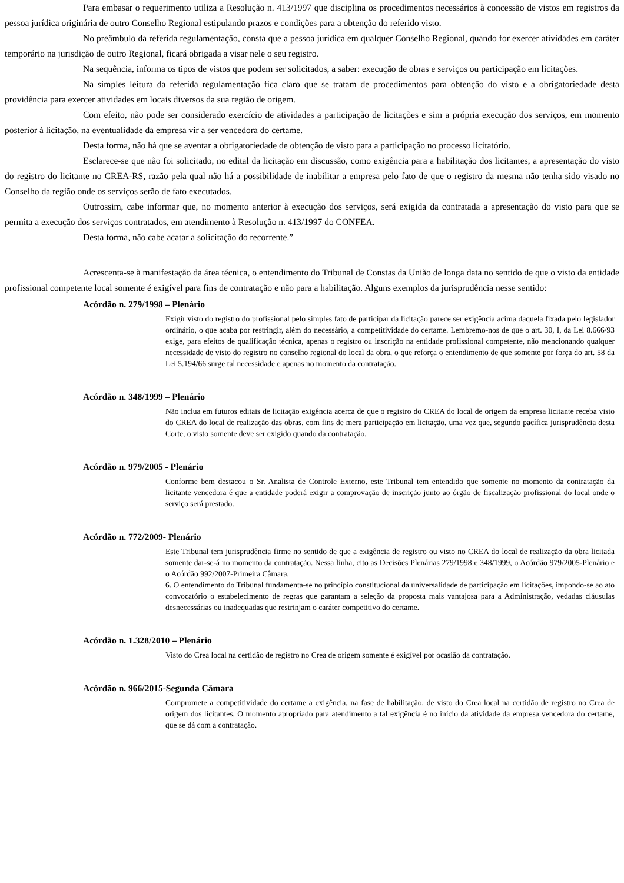Para embasar o requerimento utiliza a Resolução n. 413/1997 que disciplina os procedimentos necessários à concessão de vistos em registros da pessoa jurídica originária de outro Conselho Regional estipulando prazos e condições para a obtenção do referido visto.
No preâmbulo da referida regulamentação, consta que a pessoa jurídica em qualquer Conselho Regional, quando for exercer atividades em caráter temporário na jurisdição de outro Regional, ficará obrigada a visar nele o seu registro.
Na sequência, informa os tipos de vistos que podem ser solicitados, a saber: execução de obras e serviços ou participação em licitações.
Na simples leitura da referida regulamentação fica claro que se tratam de procedimentos para obtenção do visto e a obrigatoriedade desta providência para exercer atividades em locais diversos da sua região de origem.
Com efeito, não pode ser considerado exercício de atividades a participação de licitações e sim a própria execução dos serviços, em momento posterior à licitação, na eventualidade da empresa vir a ser vencedora do certame.
Desta forma, não há que se aventar a obrigatoriedade de obtenção de visto para a participação no processo licitatório.
Esclarece-se que não foi solicitado, no edital da licitação em discussão, como exigência para a habilitação dos licitantes, a apresentação do visto do registro do licitante no CREA-RS, razão pela qual não há a possibilidade de inabilitar a empresa pelo fato de que o registro da mesma não tenha sido visado no Conselho da região onde os serviços serão de fato executados.
Outrossim, cabe informar que, no momento anterior à execução dos serviços, será exigida da contratada a apresentação do visto para que se permita a execução dos serviços contratados, em atendimento à Resolução n. 413/1997 do CONFEA.
Desta forma, não cabe acatar a solicitação do recorrente.”
Acrescenta-se à manifestação da área técnica, o entendimento do Tribunal de Constas da União de longa data no sentido de que o visto da entidade profissional competente local somente é exigível para fins de contratação e não para a habilitação. Alguns exemplos da jurisprudência nesse sentido:
Acórdão n. 279/1998 – Plenário
Exigir visto do registro do profissional pelo simples fato de participar da licitação parece ser exigência acima daquela fixada pelo legislador ordinário, o que acaba por restringir, além do necessário, a competitividade do certame. Lembremo-nos de que o art. 30, I, da Lei 8.666/93 exige, para efeitos de qualificação técnica, apenas o registro ou inscrição na entidade profissional competente, não mencionando qualquer necessidade de visto do registro no conselho regional do local da obra, o que reforça o entendimento de que somente por força do art. 58 da Lei 5.194/66 surge tal necessidade e apenas no momento da contratação.
Acórdão n. 348/1999 – Plenário
Não inclua em futuros editais de licitação exigência acerca de que o registro do CREA do local de origem da empresa licitante receba visto do CREA do local de realização das obras, com fins de mera participação em licitação, uma vez que, segundo pacífica jurisprudência desta Corte, o visto somente deve ser exigido quando da contratação.
Acórdão n. 979/2005 - Plenário
Conforme bem destacou o Sr. Analista de Controle Externo, este Tribunal tem entendido que somente no momento da contratação da licitante vencedora é que a entidade poderá exigir a comprovação de inscrição junto ao órgão de fiscalização profissional do local onde o serviço será prestado.
Acórdão n. 772/2009- Plenário
Este Tribunal tem jurisprudência firme no sentido de que a exigência de registro ou visto no CREA do local de realização da obra licitada somente dar-se-á no momento da contratação. Nessa linha, cito as Decisões Plenárias 279/1998 e 348/1999, o Acórdão 979/2005-Plenário e o Acórdão 992/2007-Primeira Câmara.
6. O entendimento do Tribunal fundamenta-se no princípio constitucional da universalidade de participação em licitações, impondo-se ao ato convocatório o estabelecimento de regras que garantam a seleção da proposta mais vantajosa para a Administração, vedadas cláusulas desnecessárias ou inadequadas que restrinjam o caráter competitivo do certame.
Acórdão n. 1.328/2010 – Plenário
Visto do Crea local na certidão de registro no Crea de origem somente é exigível por ocasião da contratação.
Acórdão n. 966/2015-Segunda Câmara
Compromete a competitividade do certame a exigência, na fase de habilitação, de visto do Crea local na certidão de registro no Crea de origem dos licitantes. O momento apropriado para atendimento a tal exigência é no início da atividade da empresa vencedora do certame, que se dá com a contratação.